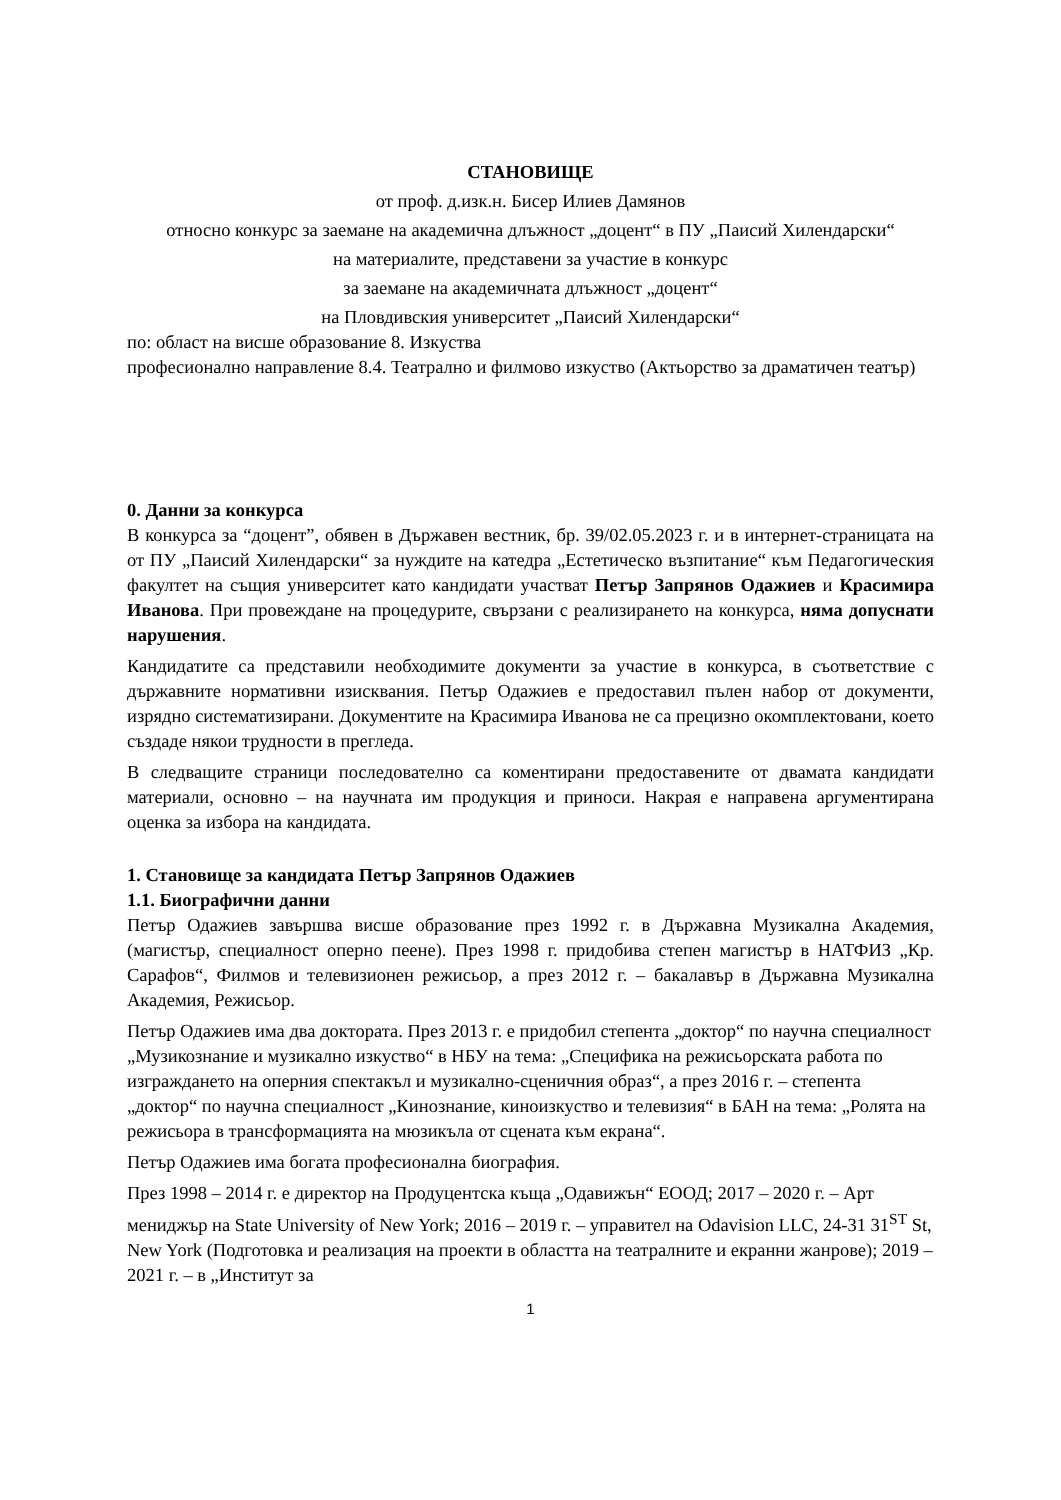СТАНОВИЩЕ
от проф. д.изк.н. Бисер Илиев Дамянов
относно конкурс за заемане на академична длъжност „доцент“ в ПУ „Паисий Хилендарски“
на материалите, представени за участие в конкурс
за заемане на академичната длъжност „доцент“
на Пловдивския университет „Паисий Хилендарски“
по: област на висше образование 8. Изкуства
професионално направление 8.4. Театрално и филмово изкуство (Актьорство за драматичен театър)
0. Данни за конкурса
В конкурса за “доцент”, обявен в Държавен вестник, бр. 39/02.05.2023 г. и в интернет-страницата на от ПУ „Паисий Хилендарски“ за нуждите на катедра „Естетическо възпитание“ към Педагогическия факултет на същия университет като кандидати участват Петър Запрянов Одажиев и Красимира Иванова. При провеждане на процедурите, свързани с реализирането на конкурса, няма допуснати нарушения.
Кандидатите са представили необходимите документи за участие в конкурса, в съответствие с държавните нормативни изисквания. Петър Одажиев е предоставил пълен набор от документи, изрядно систематизирани. Документите на Красимира Иванова не са прецизно окомплектовани, което създаде някои трудности в прегледа.
В следващите страници последователно са коментирани предоставените от двамата кандидати материали, основно – на научната им продукция и приноси. Накрая е направена аргументирана оценка за избора на кандидата.
1. Становище за кандидата Петър Запрянов Одажиев
1.1. Биографични данни
Петър Одажиев завършва висше образование през 1992 г. в Държавна Музикална Академия, (магистър, специалност оперно пеене). През 1998 г. придобива степен магистър в НАТФИЗ „Кр. Сарафов“, Филмов и телевизионен режисьор, а през 2012 г. – бакалавър в Държавна Музикална Академия, Режисьор.
Петър Одажиев има два доктората. През 2013 г. е придобил степента „доктор“ по научна специалност „Музикознание и музикално изкуство“ в НБУ на тема: „Специфика на режисьорската работа по изграждането на оперния спектакъл и музикално-сценичния образ“, а през 2016 г. – степента „доктор“ по научна специалност „Кинознание, киноизкуство и телевизия“ в БАН на тема: „Ролята на режисьора в трансформацията на мюзикъла от сцената към екрана“.
Петър Одажиев има богата професионална биография.
През 1998 – 2014 г. е директор на Продуцентска къща „Одавижън“ ЕООД; 2017 – 2020 г. – Арт мениджър на State University of New York; 2016 – 2019 г. – управител на Odavision LLC, 24-31 31<sup>ST</sup> St, New York (Подготовка и реализация на проекти в областта на театралните и екранни жанрове); 2019 – 2021 г. – в „Институт за
1